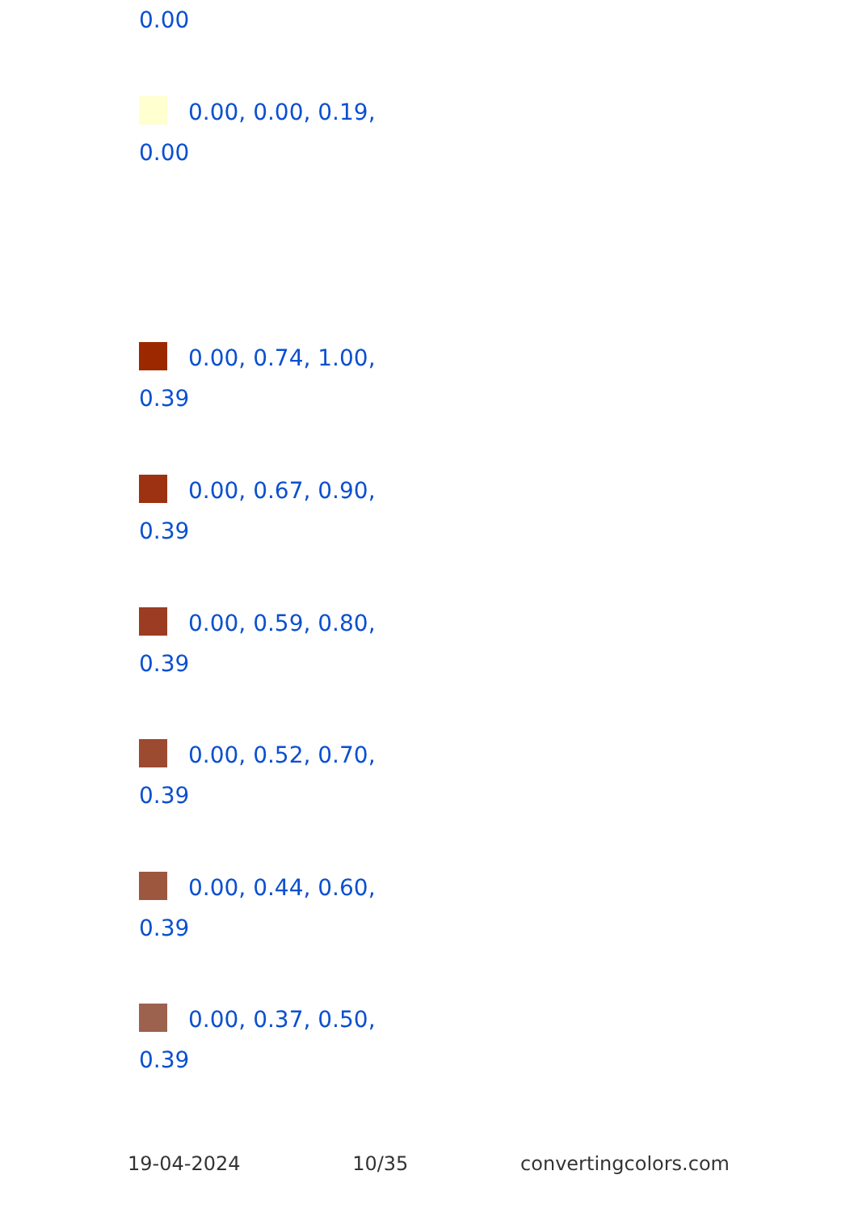0.00
0.00, 0.00, 0.19, 0.00
0.00, 0.74, 1.00, 0.39
0.00, 0.67, 0.90, 0.39
0.00, 0.59, 0.80, 0.39
0.00, 0.52, 0.70, 0.39
0.00, 0.44, 0.60, 0.39
0.00, 0.37, 0.50, 0.39
19-04-2024 10/35 convertingcolors.com